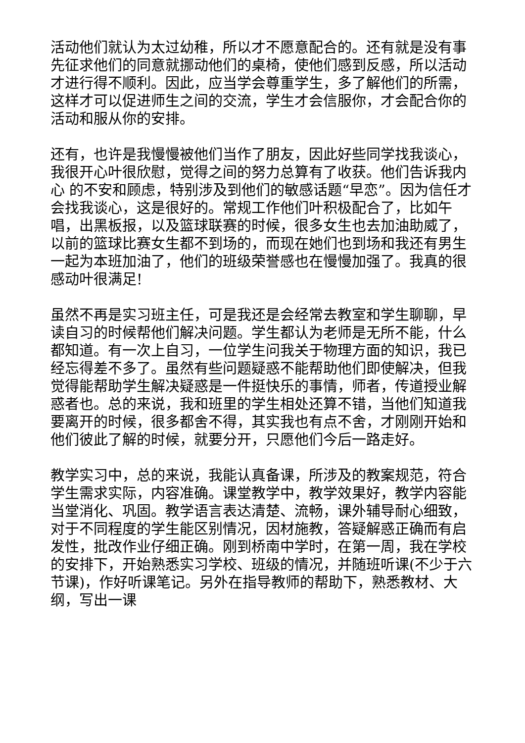活动他们就认为太过幼稚，所以才不愿意配合的。还有就是没有事先征求他们的同意就挪动他们的桌椅，使他们感到反感，所以活动才进行得不顺利。因此，应当学会尊重学生，多了解他们的所需，这样才可以促进师生之间的交流，学生才会信服你，才会配合你的活动和服从你的安排。
还有，也许是我慢慢被他们当作了朋友，因此好些同学找我谈心，我很开心叶很欣慰，觉得之间的努力总算有了收获。他们告诉我内心 的不安和顾虑，特别涉及到他们的敏感话题“早恋”。因为信任才会找我谈心，这是很好的。常规工作他们叶积极配合了，比如午唱，出黑板报，以及篮球联赛的时候，很多女生也去加油助威了，以前的篮球比赛女生都不到场的，而现在她们也到场和我还有男生一起为本班加油了，他们的班级荣誉感也在慢慢加强了。我真的很感动叶很满足!
虽然不再是实习班主任，可是我还是会经常去教室和学生聊聊，早读自习的时候帮他们解决问题。学生都认为老师是无所不能，什么都知道。有一次上自习，一位学生问我关于物理方面的知识，我已经忘得差不多了。虽然有些问题疑惑不能帮助他们即使解决，但我觉得能帮助学生解决疑惑是一件挺快乐的事情，师者，传道授业解惑者也。总的来说，我和班里的学生相处还算不错，当他们知道我要离开的时候，很多都舍不得，其实我也有点不舍，才刚刚开始和他们彼此了解的时候，就要分开，只愿他们今后一路走好。
教学实习中，总的来说，我能认真备课，所涉及的教案规范，符合学生需求实际，内容准确。课堂教学中，教学效果好，教学内容能当堂消化、巩固。教学语言表达清楚、流畅，课外辅导耐心细致，对于不同程度的学生能区别情况，因材施教，答疑解惑正确而有启发性，批改作业仔细正确。刚到桥南中学时，在第一周，我在学校的安排下，开始熟悉实习学校、班级的情况，并随班听课(不少于六节课)，作好听课笔记。另外在指导教师的帮助下，熟悉教材、大纲，写出一课